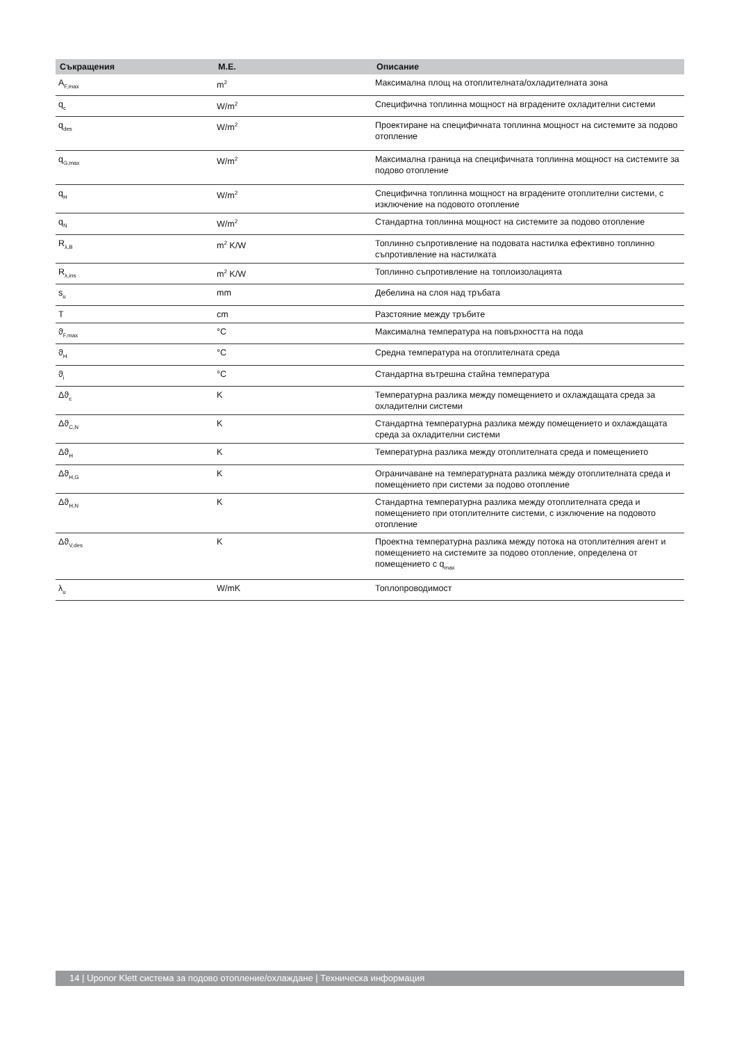| Съкращения | M.E. | Описание |
| --- | --- | --- |
| A<sub>F,max</sub> | m<sup>2</sup> | Максимална площ на отоплителната/охладителната зона |
| q<sub>c</sub> | W/m<sup>2</sup> | Специфична топлинна мощност на вградените охладителни системи |
| q<sub>des</sub> | W/m<sup>2</sup> | Проектиране на специфичната топлинна мощност на системите за подово отопление |
| q<sub>G,max</sub> | W/m<sup>2</sup> | Максимална граница на специфичната топлинна мощност на системите за подово отопление |
| q<sub>H</sub> | W/m<sup>2</sup> | Специфична топлинна мощност на вградените отоплителни системи, с изключение на подовото отопление |
| q<sub>N</sub> | W/m<sup>2</sup> | Стандартна топлинна мощност на системите за подово отопление |
| R<sub>λ,B</sub> | m<sup>2</sup> K/W | Топлинно съпротивление на подовата настилка ефективно топлинно съпротивление на настилката |
| R<sub>λ,ins</sub> | m<sup>2</sup> K/W | Топлинно съпротивление на топлоизолацията |
| s<sub>u</sub> | mm | Дебелина на слоя над тръбата |
| T | cm | Разстояние между тръбите |
| ϑ<sub>F,max</sub> | °C | Максимална температура на повърхността на пода |
| ϑ<sub>H</sub> | °C | Средна температура на отоплителната среда |
| ϑ<sub>i</sub> | °C | Стандартна вътрешна стайна температура |
| Δϑ<sub>c</sub> | K | Температурна разлика между помещението и охлаждащата среда за охладителни системи |
| Δϑ<sub>C,N</sub> | K | Стандартна температурна разлика между помещението и охлаждащата среда за охладителни системи |
| Δϑ<sub>H</sub> | K | Температурна разлика между отоплителната среда и помещението |
| Δϑ<sub>H,G</sub> | K | Ограничаване на температурната разлика между отоплителната среда и помещението при системи за подово отопление |
| Δϑ<sub>H,N</sub> | K | Стандартна температурна разлика между отоплителната среда и помещението при отоплителните системи, с изключение на подовото отопление |
| Δϑ<sub>V,des</sub> | K | Проектна температурна разлика между потока на отоплителния агент и помещението на системите за подово отопление, определена от помещението с q<sub>max</sub> |
| λ<sub>u</sub> | W/mK | Топлопроводимост |
14 | Uponor Klett система за подово отопление/охлаждане | Техническа информация